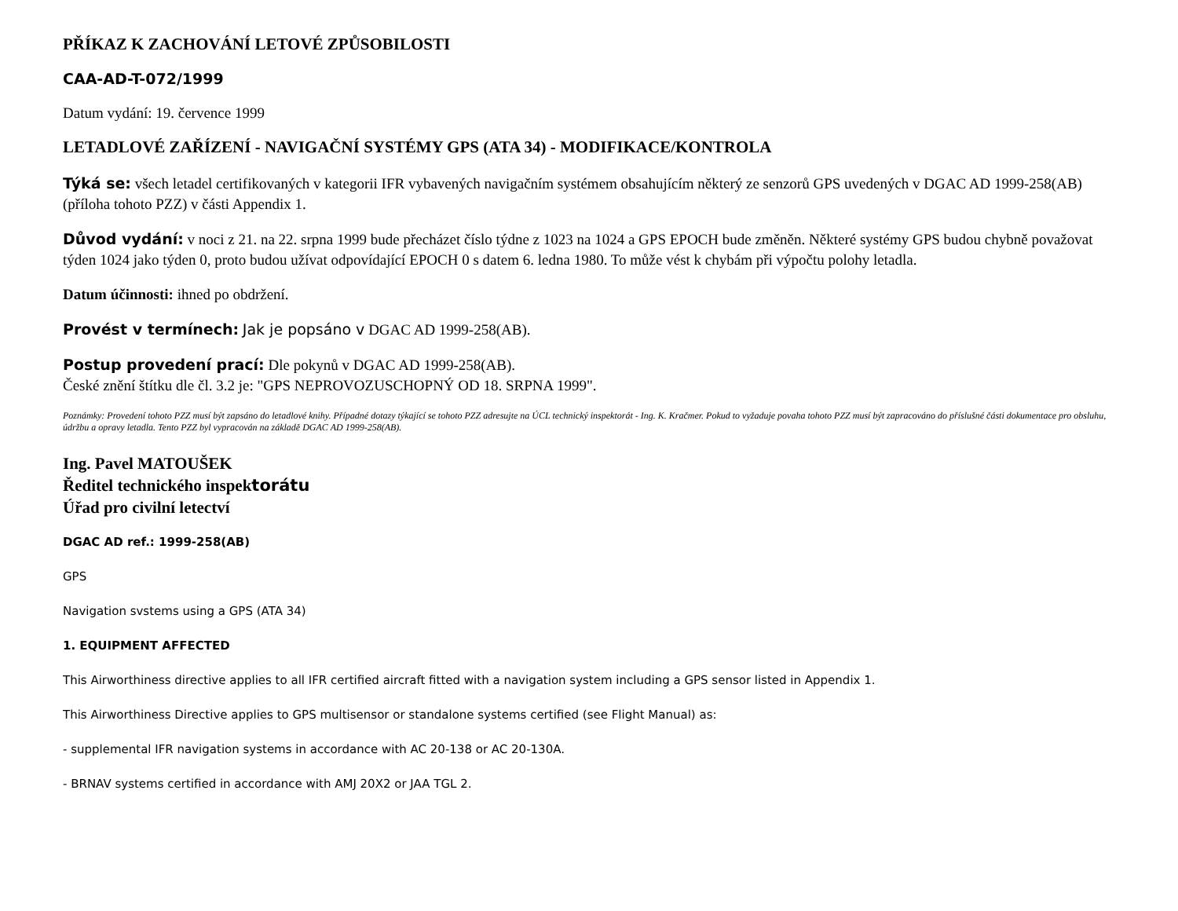PŘÍKAZ K ZACHOVÁNÍ LETOVÉ ZPŮSOBILOSTI
CAA-AD-T-072/1999
Datum vydání: 19. července 1999
LETADLOVÉ ZAŘÍZENÍ - NAVIGAČNÍ SYSTÉMY GPS (ATA 34) - MODIFIKACE/KONTROLA
Týká se: všech letadel certifikovaných v kategorii IFR vybavených navigačním systémem obsahujícím některý ze senzorů GPS uvedených v DGAC AD 1999-258(AB) (příloha tohoto PZZ) v části Appendix 1.
Důvod vydání: v noci z 21. na 22. srpna 1999 bude přecházet číslo týdne z 1023 na 1024 a GPS EPOCH bude změněn. Některé systémy GPS budou chybně považovat týden 1024 jako týden 0, proto budou užívat odpovídající EPOCH 0 s datem 6. ledna 1980. To může vést k chybám při výpočtu polohy letadla.
Datum účinnosti: ihned po obdržení.
Provést v termínech: Jak je popsáno v DGAC AD 1999-258(AB).
Postup provedení prací: Dle pokynů v DGAC AD 1999-258(AB).
České znění štítku dle čl. 3.2 je: "GPS NEPROVOZUSCHOPNÝ OD 18. SRPNA 1999".
Poznámky: Provedení tohoto PZZ musí být zapsáno do letadlové knihy. Případné dotazy týkající se tohoto PZZ adresujte na ÚCL technický inspektorát - Ing. K. Kračmer. Pokud to vyžaduje povaha tohoto PZZ musí být zapracováno do příslušné části dokumentace pro obsluhu, údržbu a opravy letadla. Tento PZZ byl vypracován na základě DGAC AD 1999-258(AB).
Ing. Pavel MATOUŠEK
Ředitel technického inspektorátu
Úřad pro civilní letectví
DGAC AD ref.: 1999-258(AB)
GPS
Navigation svstems using a GPS (ATA 34)
1. EQUIPMENT AFFECTED
This Airworthiness directive applies to all IFR certified aircraft fitted with a navigation system including a GPS sensor listed in Appendix 1.
This Airworthiness Directive applies to GPS multisensor or standalone systems certified (see Flight Manual) as:
- supplemental IFR navigation systems in accordance with AC 20-138 or AC 20-130A.
- BRNAV systems certified in accordance with AMJ 20X2 or JAA TGL 2.